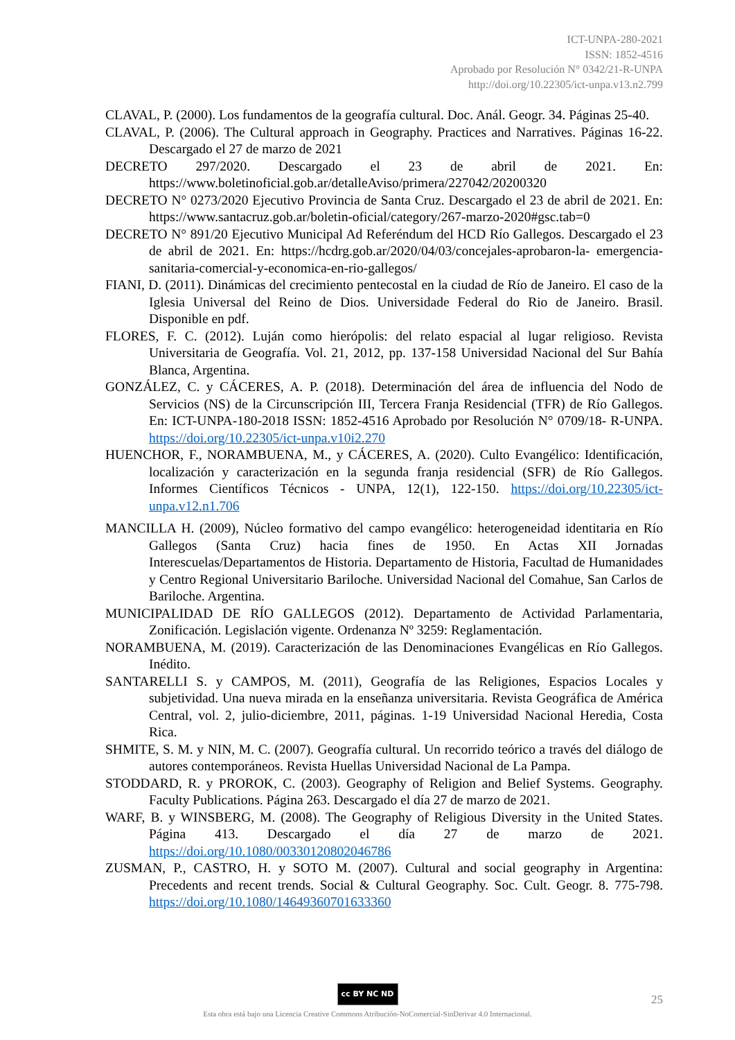ICT-UNPA-280-2021
ISSN: 1852-4516
Aprobado por Resolución N° 0342/21-R-UNPA
http://doi.org/10.22305/ict-unpa.v13.n2.799
CLAVAL, P. (2000). Los fundamentos de la geografía cultural. Doc. Anál. Geogr. 34. Páginas 25-40.
CLAVAL, P. (2006). The Cultural approach in Geography. Practices and Narratives. Páginas 16-22. Descargado el 27 de marzo de 2021
DECRETO 297/2020. Descargado el 23 de abril de 2021. En: https://www.boletinoficial.gob.ar/detalleAviso/primera/227042/20200320
DECRETO N° 0273/2020 Ejecutivo Provincia de Santa Cruz. Descargado el 23 de abril de 2021. En: https://www.santacruz.gob.ar/boletin-oficial/category/267-marzo-2020#gsc.tab=0
DECRETO N° 891/20 Ejecutivo Municipal Ad Referéndum del HCD Río Gallegos. Descargado el 23 de abril de 2021. En: https://hcdrg.gob.ar/2020/04/03/concejales-aprobaron-la- emergencia-sanitaria-comercial-y-economica-en-rio-gallegos/
FIANI, D. (2011). Dinámicas del crecimiento pentecostal en la ciudad de Río de Janeiro. El caso de la Iglesia Universal del Reino de Dios. Universidade Federal do Rio de Janeiro. Brasil. Disponible en pdf.
FLORES, F. C. (2012). Luján como hierópolis: del relato espacial al lugar religioso. Revista Universitaria de Geografía. Vol. 21, 2012, pp. 137-158 Universidad Nacional del Sur Bahía Blanca, Argentina.
GONZÁLEZ, C. y CÁCERES, A. P. (2018). Determinación del área de influencia del Nodo de Servicios (NS) de la Circunscripción III, Tercera Franja Residencial (TFR) de Río Gallegos. En: ICT-UNPA-180-2018 ISSN: 1852-4516 Aprobado por Resolución N° 0709/18- R-UNPA. https://doi.org/10.22305/ict-unpa.v10i2.270
HUENCHOR, F., NORAMBUENA, M., y CÁCERES, A. (2020). Culto Evangélico: Identificación, localización y caracterización en la segunda franja residencial (SFR) de Río Gallegos. Informes Científicos Técnicos - UNPA, 12(1), 122-150. https://doi.org/10.22305/ict-unpa.v12.n1.706
MANCILLA H. (2009), Núcleo formativo del campo evangélico: heterogeneidad identitaria en Río Gallegos (Santa Cruz) hacia fines de 1950. En Actas XII Jornadas Interescuelas/Departamentos de Historia. Departamento de Historia, Facultad de Humanidades y Centro Regional Universitario Bariloche. Universidad Nacional del Comahue, San Carlos de Bariloche. Argentina.
MUNICIPALIDAD DE RÍO GALLEGOS (2012). Departamento de Actividad Parlamentaria, Zonificación. Legislación vigente. Ordenanza Nº 3259: Reglamentación.
NORAMBUENA, M. (2019). Caracterización de las Denominaciones Evangélicas en Río Gallegos. Inédito.
SANTARELLI S. y CAMPOS, M. (2011), Geografía de las Religiones, Espacios Locales y subjetividad. Una nueva mirada en la enseñanza universitaria. Revista Geográfica de América Central, vol. 2, julio-diciembre, 2011, páginas. 1-19 Universidad Nacional Heredia, Costa Rica.
SHMITE, S. M. y NIN, M. C. (2007). Geografía cultural. Un recorrido teórico a través del diálogo de autores contemporáneos. Revista Huellas Universidad Nacional de La Pampa.
STODDARD, R. y PROROK, C. (2003). Geography of Religion and Belief Systems. Geography. Faculty Publications. Página 263. Descargado el día 27 de marzo de 2021.
WARF, B. y WINSBERG, M. (2008). The Geography of Religious Diversity in the United States. Página 413. Descargado el día 27 de marzo de 2021. https://doi.org/10.1080/00330120802046786
ZUSMAN, P., CASTRO, H. y SOTO M. (2007). Cultural and social geography in Argentina: Precedents and recent trends. Social & Cultural Geography. Soc. Cult. Geogr. 8. 775-798. https://doi.org/10.1080/14649360701633360
cc BY NC ND
Esta obra está bajo una Licencia Creative Commons Atribución-NoComercial-SinDerivar 4.0 Internacional.
25